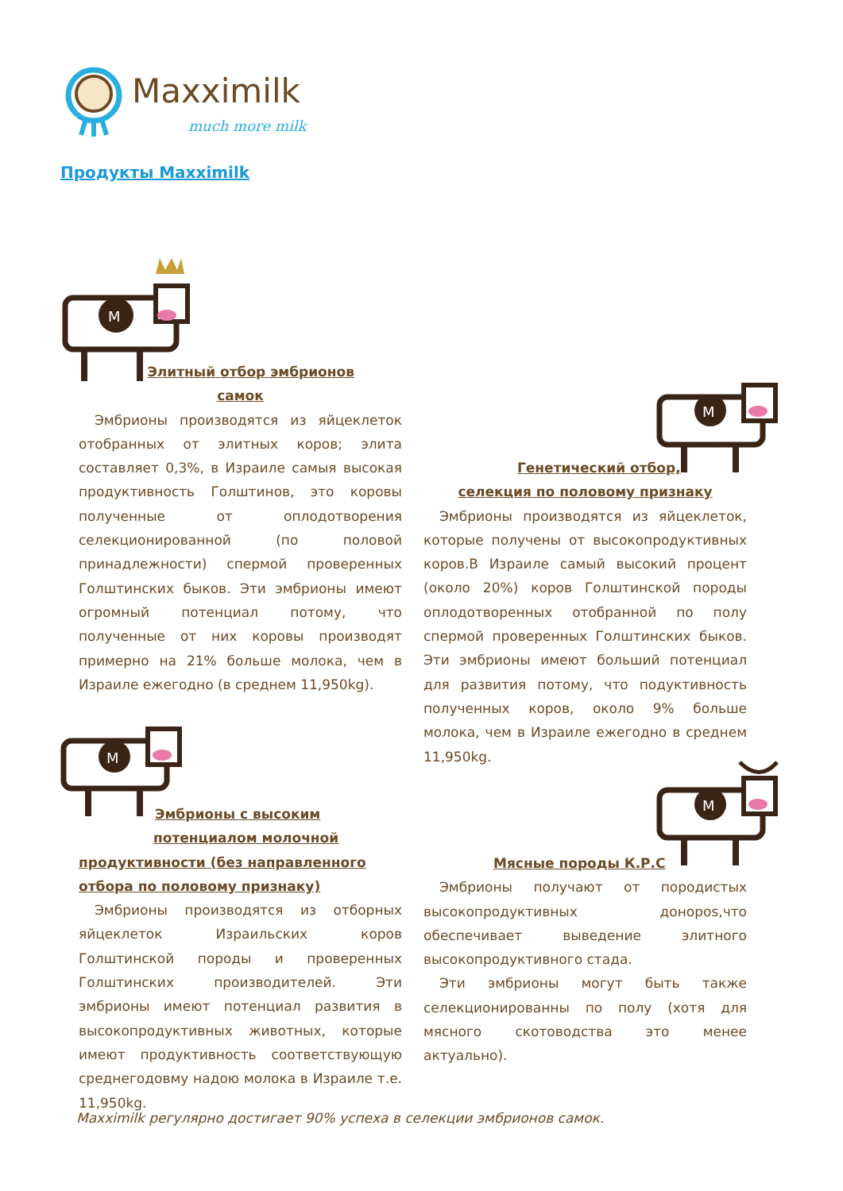Maxximilk
much more milk
Продукты Maxximilk
M
Элитный отбор эмбрионов
самок
Эмбрионы производятся из яйцеклеток отобранных от элитных коров; элита составляет 0,3%, в Израиле самыя высокая продуктивность Голштинов, это коровы полученные от оплодотворения селекционированной (по половой принадлежности) спермой проверенных Голштинских быков. Эти эмбрионы имеют огромный потенциал потому, что полученные от них коровы производят примерно на 21% больше молока, чем в Израиле ежегодно (в среднем 11,950kg).
M
Генетический отбор,
селекция по половому признаку
Эмбрионы производятся из яйцеклеток, которые получены от высокопродуктивных коров.В Израиле самый высокий процент (около 20%) коров Голштинской породы оплодотворенных отобранной по полу спермой проверенных Голштинских быков. Эти эмбрионы имеют больший потенциал для развития потому, что подуктивность полученных коров, около 9% больше молока, чем в Израиле ежегодно в среднем 11,950kg.
M
Эмбрионы с высоким
потенциалом молочной
продуктивности (без направленного
отбора по половому признаку)
Эмбрионы производятся из отборных яйцеклеток Израильских коров Голштинской породы и проверенных Голштинских производителей. Эти эмбрионы имеют потенциал развития в высокопродуктивных животных, которые имеют продуктивность соответствующую среднегодовму надою молока в Израиле т.е. 11,950kg.
M
Мясные породы К.Р.С
Эмбрионы получают от породистых высокопродуктивных донороs,что обеспечивает выведение элитного высокопродуктивного стада.
Эти эмбрионы могут быть также селекционированны по полу (хотя для мясного скотоводства это менее актуально).
Maxximilk регулярно достигает 90% успеха в селекции эмбрионов самок.